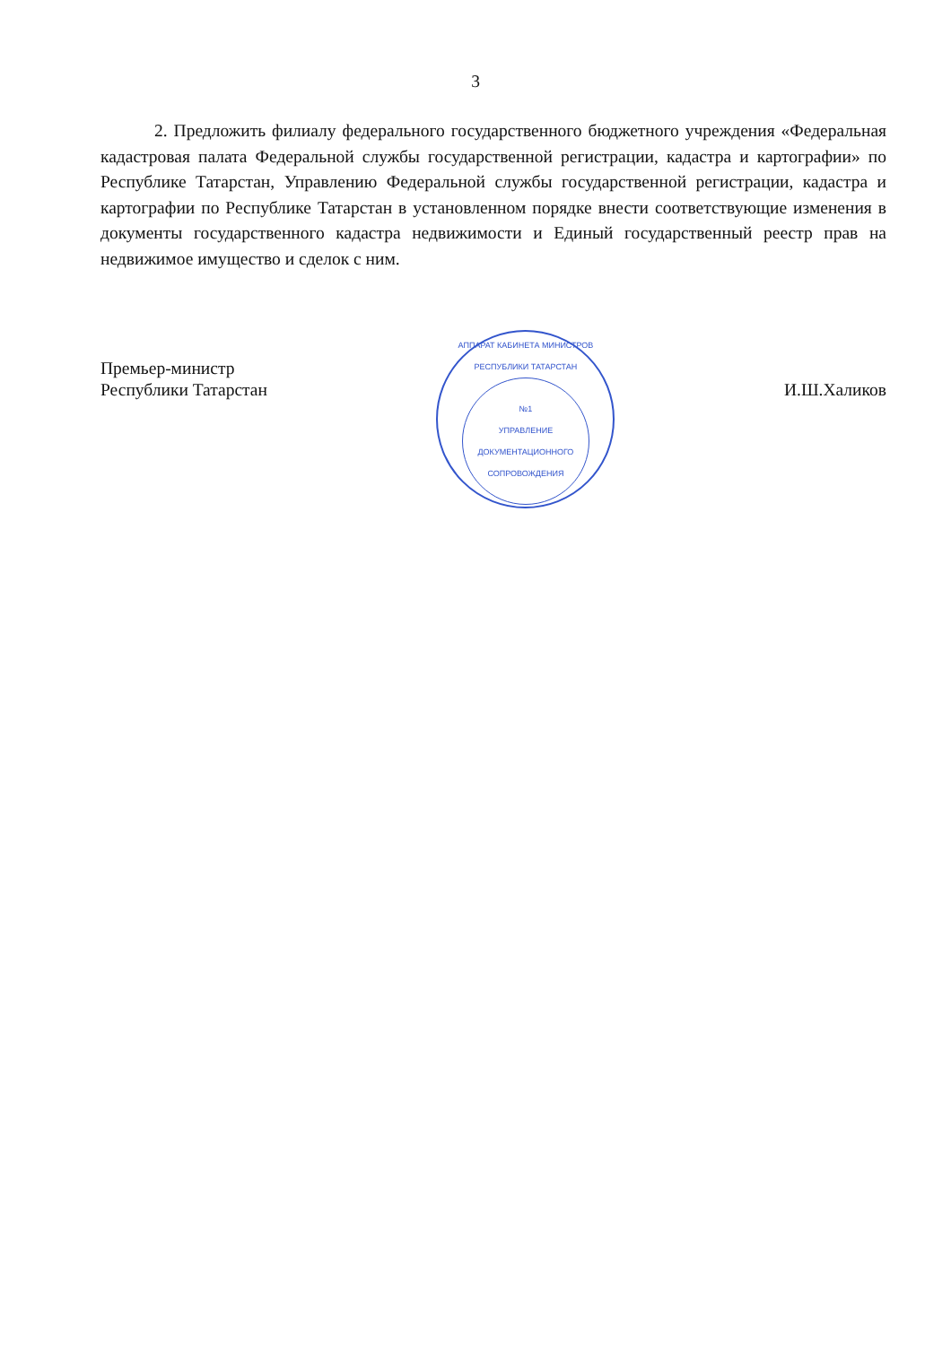3
2. Предложить филиалу федерального государственного бюджетного учреждения «Федеральная кадастровая палата Федеральной службы государственной регистрации, кадастра и картографии» по Республике Татарстан, Управлению Федеральной службы государственной регистрации, кадастра и картографии по Республике Татарстан в установленном порядке внести соответствующие изменения в документы государственного кадастра недвижимости и Единый государственный реестр прав на недвижимое имущество и сделок с ним.
Премьер-министр
Республики Татарстан
АППАРАТ КАБИНЕТА МИНИСТРОВ РЕСПУБЛИКИ ТАТАРСТАН
№1
УПРАВЛЕНИЕ ДОКУМЕНТАЦИОННОГО СОПРОВОЖДЕНИЯ
И.Ш.Халиков